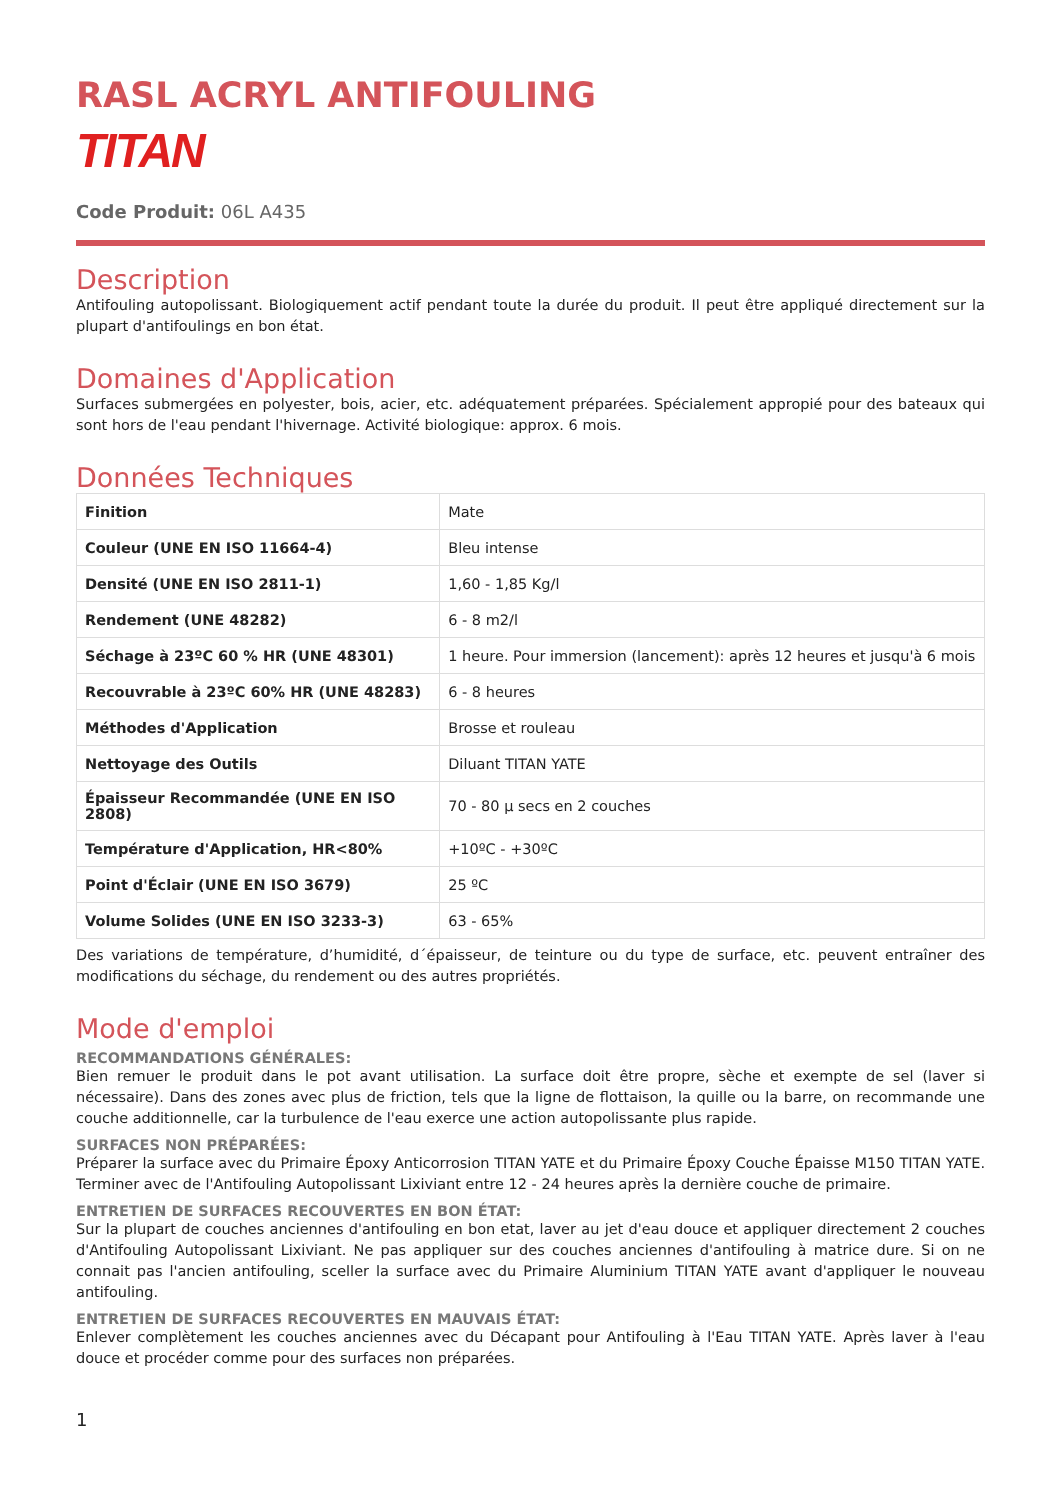RASL ACRYL ANTIFOULING
TITAN
Code Produit: 06L A435
Description
Antifouling autopolissant. Biologiquement actif pendant toute la durée du produit. Il peut être appliqué directement sur la plupart d'antifoulings en bon état.
Domaines d'Application
Surfaces submergées en polyester, bois, acier, etc. adéquatement préparées. Spécialement appropié pour des bateaux qui sont hors de l'eau pendant l'hivernage. Activité biologique: approx. 6 mois.
Données Techniques
| Finition | Mate |
| Couleur (UNE EN ISO 11664-4) | Bleu intense |
| Densité (UNE EN ISO 2811-1) | 1,60 - 1,85 Kg/l |
| Rendement (UNE 48282) | 6 - 8 m2/l |
| Séchage à 23ºC 60 % HR (UNE 48301) | 1 heure. Pour immersion (lancement): après 12 heures et jusqu'à 6 mois |
| Recouvrable à 23ºC 60% HR (UNE 48283) | 6 - 8 heures |
| Méthodes d'Application | Brosse et rouleau |
| Nettoyage des Outils | Diluant TITAN YATE |
| Épaisseur Recommandée (UNE EN ISO 2808) | 70 - 80 µ secs en 2 couches |
| Température d'Application, HR<80% | +10ºC - +30ºC |
| Point d'Éclair (UNE EN ISO 3679) | 25 ºC |
| Volume Solides (UNE EN ISO 3233-3) | 63 - 65% |
Des variations de température, d’humidité, d´épaisseur, de teinture ou du type de surface, etc. peuvent entraîner des modifications du séchage, du rendement ou des autres propriétés.
Mode d'emploi
RECOMMANDATIONS GÉNÉRALES:
Bien remuer le produit dans le pot avant utilisation. La surface doit être propre, sèche et exempte de sel (laver si nécessaire). Dans des zones avec plus de friction, tels que la ligne de flottaison, la quille ou la barre, on recommande une couche additionnelle, car la turbulence de l'eau exerce une action autopolissante plus rapide.
SURFACES NON PRÉPARÉES:
Préparer la surface avec du Primaire Époxy Anticorrosion TITAN YATE et du Primaire Époxy Couche Épaisse M150 TITAN YATE. Terminer avec de l'Antifouling Autopolissant Lixiviant entre 12 - 24 heures après la dernière couche de primaire.
ENTRETIEN DE SURFACES RECOUVERTES EN BON ÉTAT:
Sur la plupart de couches anciennes d'antifouling en bon etat, laver au jet d'eau douce et appliquer directement 2 couches d'Antifouling Autopolissant Lixiviant. Ne pas appliquer sur des couches anciennes d'antifouling à matrice dure. Si on ne connait pas l'ancien antifouling, sceller la surface avec du Primaire Aluminium TITAN YATE avant d'appliquer le nouveau antifouling.
ENTRETIEN DE SURFACES RECOUVERTES EN MAUVAIS ÉTAT:
Enlever complètement les couches anciennes avec du Décapant pour Antifouling à l'Eau TITAN YATE. Après laver à l'eau douce et procéder comme pour des surfaces non préparées.
1